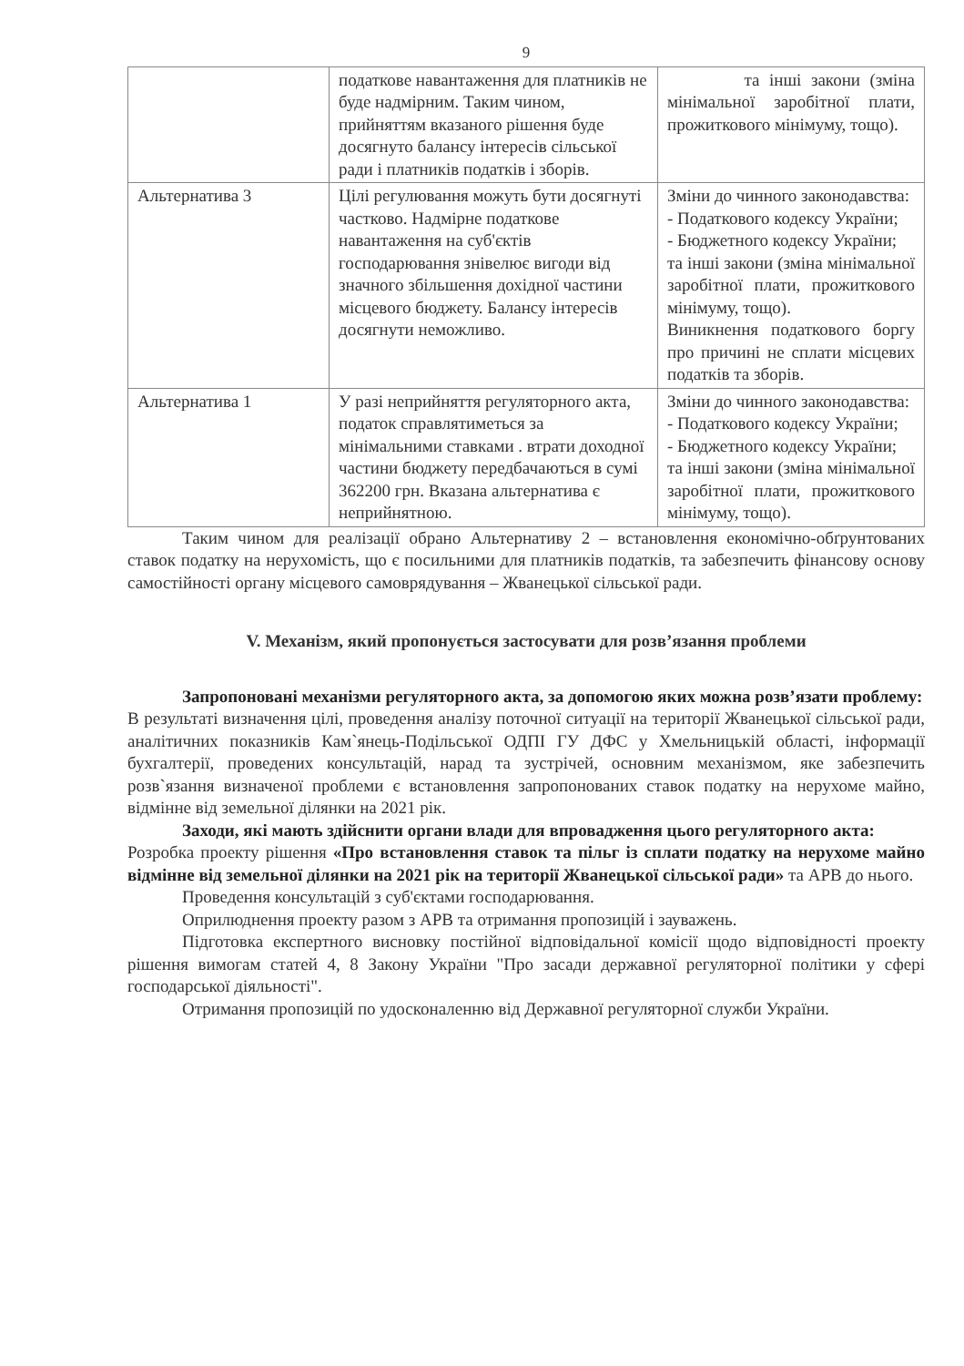9
| | податкове навантаження для платників не буде надмірним. Таким чином, прийняттям вказаного рішення буде досягнуто балансу інтересів сільської ради і платників податків і зборів. | та інші закони (зміна мінімальної заробітної плати, прожиткового мінімуму, тощо). |
| Альтернатива 3 | Цілі регулювання можуть бути досягнуті частково. Надмірне податкове навантаження на суб'єктів господарювання знівелює вигоди від значного збільшення дохідної частини місцевого бюджету. Балансу інтересів досягнути неможливо. | Зміни до чинного законодавства: - Податкового кодексу України; - Бюджетного кодексу України; та інші закони (зміна мінімальної заробітної плати, прожиткового мінімуму, тощо). Виникнення податкового боргу про причині не сплати місцевих податків та зборів. |
| Альтернатива 1 | У разі неприйняття регуляторного акта, податок справлятиметься за мінімальними ставками . втрати доходної частини бюджету передбачаються в сумі 362200 грн. Вказана альтернатива є неприйнятною. | Зміни до чинного законодавства: - Податкового кодексу України; - Бюджетного кодексу України; та інші закони (зміна мінімальної заробітної плати, прожиткового мінімуму, тощо). |
Таким чином для реалізації обрано Альтернативу 2 – встановлення економічно-обґрунтованих ставок податку на нерухомість, що є посильними для платників податків, та забезпечить фінансову основу самостійності органу місцевого самоврядування – Жванецької сільської ради.
V. Механізм, який пропонується застосувати для розв’язання проблеми
Запропоновані механізми регуляторного акта, за допомогою яких можна розв’язати проблему:
В результаті визначення цілі, проведення аналізу поточної ситуації на території Жванецької сільської ради, аналітичних показників Кам`янець-Подільської ОДПІ ГУ ДФС у Хмельницькій області, інформації бухгалтерії, проведених консультацій, нарад та зустрічей, основним механізмом, яке забезпечить розв`язання визначеної проблеми є встановлення запропонованих ставок податку на нерухоме майно, відмінне від земельної ділянки на 2021 рік.
Заходи, які мають здійснити органи влади для впровадження цього регуляторного акта:
Розробка проекту рішення «Про встановлення ставок та пільг із сплати податку на нерухоме майно відмінне від земельної ділянки на 2021 рік на території Жванецької сільської ради» та АРВ до нього.
Проведення консультацій з суб'єктами господарювання.
Оприлюднення проекту разом з АРВ та отримання пропозицій і зауважень.
Підготовка експертного висновку постійної відповідальної комісії щодо відповідності проекту рішення вимогам статей 4, 8 Закону України "Про засади державної регуляторної політики у сфері господарської діяльності".
Отримання пропозицій по удосконаленню від Державної регуляторної служби України.